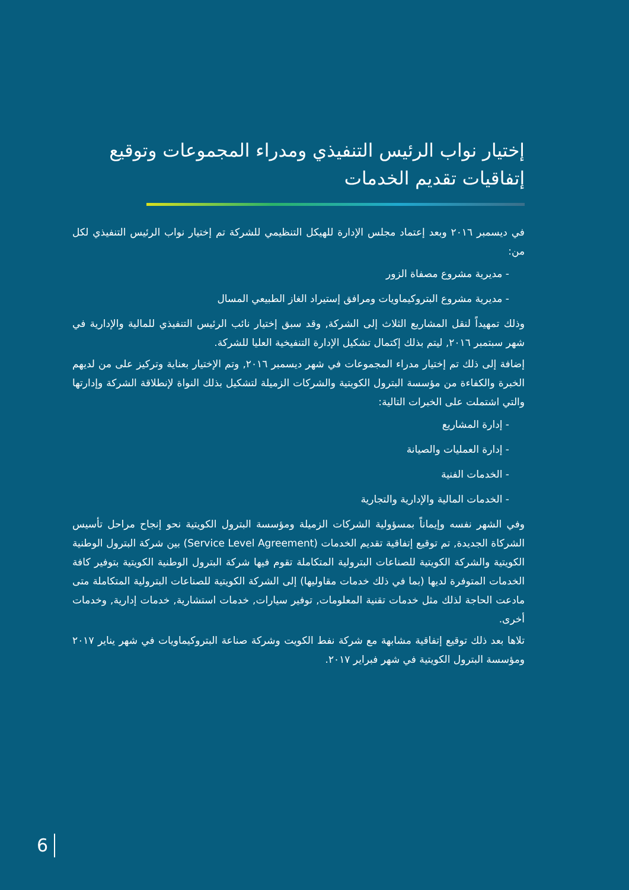إختيار نواب الرئيس التنفيذي ومدراء المجموعات وتوقيع إتفاقيات تقديم الخدمات
في ديسمبر ٢٠١٦ وبعد إعتماد مجلس الإدارة للهيكل التنظيمي للشركة تم إختيار نواب الرئيس التنفيذي لكل من:
- مديرية مشروع مصفاة الزور
- مديرية مشروع البتروكيماويات ومرافق إستيراد الغاز الطبيعي المسال
وذلك تمهيداً لنقل المشاريع الثلاث إلى الشركة, وقد سبق إختيار نائب الرئيس التنفيذي للمالية والإدارية في شهر سبتمبر ٢٠١٦, ليتم بذلك إكتمال تشكيل الإدارة التنفيخية العليا للشركة.
إضافة إلى ذلك تم إختيار مدراء المجموعات في شهر ديسمبر ٢٠١٦, وتم الإختيار بعناية وتركيز على من لديهم الخبرة والكفاءة من مؤسسة البترول الكويتية والشركات الزميلة لتشكيل بذلك النواة لإنطلاقة الشركة وإدارتها والتي اشتملت على الخبرات التالية:
- إدارة المشاريع
- إدارة العمليات والصيانة
- الخدمات الفنية
- الخدمات المالية والإدارية والتجارية
وفي الشهر نفسه وإيماناً بمسؤولية الشركات الزميلة ومؤسسة البترول الكويتية نحو إنجاح مراحل تأسيس الشركاة الجديدة, تم توقيع إتفاقية تقديم الخدمات (Service Level Agreement) بين شركة البترول الوطنية الكويتية والشركة الكويتية للصناعات البترولية المتكاملة تقوم فيها شركة البترول الوطنية الكويتية بتوفير كافة الخدمات المتوفرة لديها (بما في ذلك خدمات مقاوليها) إلى الشركة الكويتية للصناعات البترولية المتكاملة متى مادعت الحاجة لذلك مثل خدمات تقنية المعلومات, توفير سيارات, خدمات استشارية, خدمات إدارية, وخدمات أخرى.
تلاها بعد ذلك توقيع إتفاقية مشابهة مع شركة نفط الكويت وشركة صناعة البتروكيماويات في شهر يناير ٢٠١٧ ومؤسسة البترول الكويتية في شهر فبراير ٢٠١٧.
6